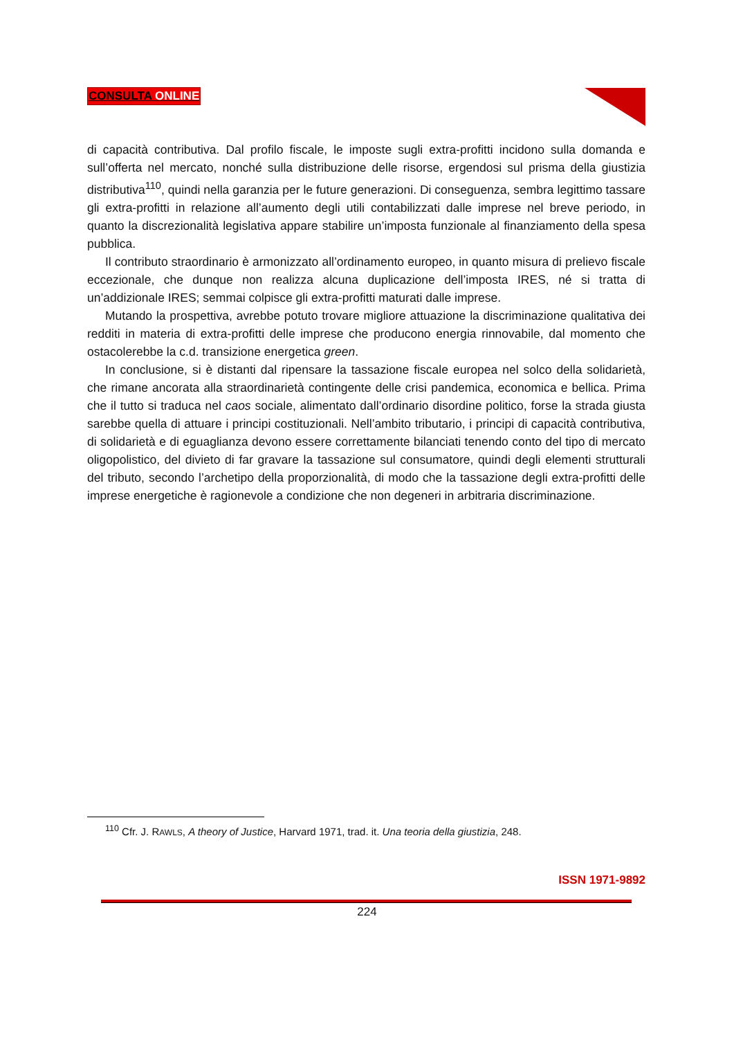CONSULTA ONLINE
di capacità contributiva. Dal profilo fiscale, le imposte sugli extra-profitti incidono sulla domanda e sull’offerta nel mercato, nonché sulla distribuzione delle risorse, ergendosi sul prisma della giustizia distributiva<sup>110</sup>, quindi nella garanzia per le future generazioni. Di conseguenza, sembra legittimo tassare gli extra-profitti in relazione all’aumento degli utili contabilizzati dalle imprese nel breve periodo, in quanto la discrezionalità legislativa appare stabilire un’imposta funzionale al finanziamento della spesa pubblica.
Il contributo straordinario è armonizzato all’ordinamento europeo, in quanto misura di prelievo fiscale eccezionale, che dunque non realizza alcuna duplicazione dell’imposta IRES, né si tratta di un’addizionale IRES; semmai colpisce gli extra-profitti maturati dalle imprese.
Mutando la prospettiva, avrebbe potuto trovare migliore attuazione la discriminazione qualitativa dei redditi in materia di extra-profitti delle imprese che producono energia rinnovabile, dal momento che ostacolerebbe la c.d. transizione energetica green.
In conclusione, si è distanti dal ripensare la tassazione fiscale europea nel solco della solidarietà, che rimane ancorata alla straordinarietà contingente delle crisi pandemica, economica e bellica. Prima che il tutto si traduca nel caos sociale, alimentato dall’ordinario disordine politico, forse la strada giusta sarebbe quella di attuare i principi costituzionali. Nell’ambito tributario, i principi di capacità contributiva, di solidarietà e di eguaglianza devono essere correttamente bilanciati tenendo conto del tipo di mercato oligopolistico, del divieto di far gravare la tassazione sul consumatore, quindi degli elementi strutturali del tributo, secondo l’archetipo della proporzionalità, di modo che la tassazione degli extra-profitti delle imprese energetiche è ragionevole a condizione che non degeneri in arbitraria discriminazione.
<sup>110</sup> Cfr. J. RAWLS, A theory of Justice, Harvard 1971, trad. it. Una teoria della giustizia, 248.
ISSN 1971-9892
224